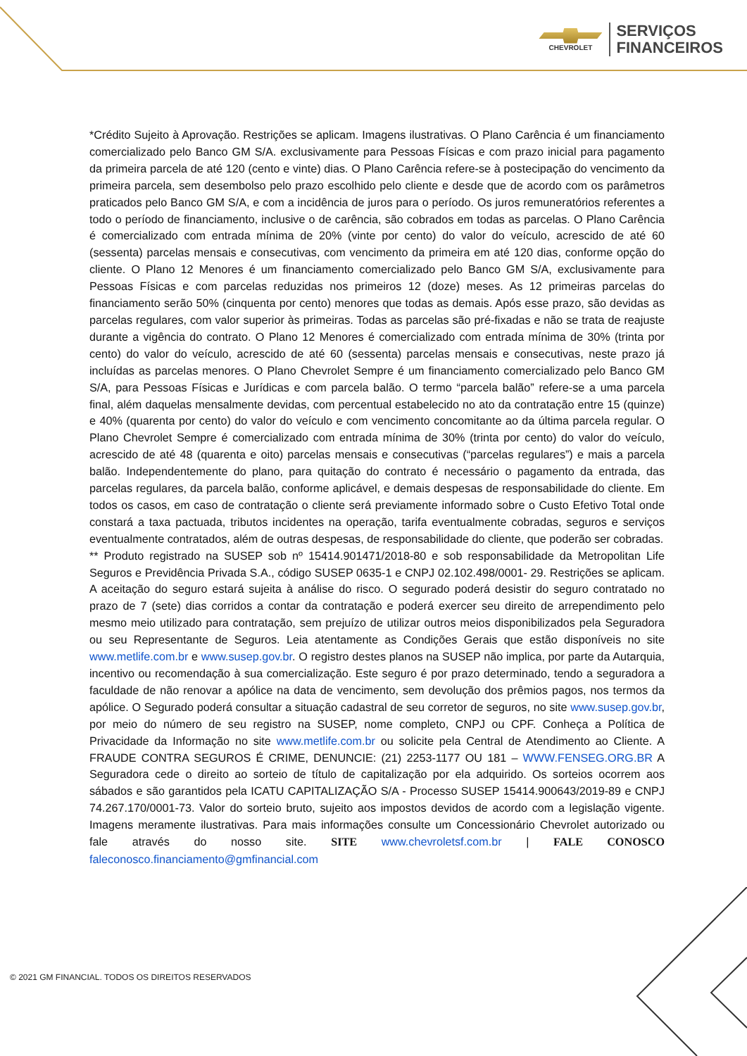CHEVROLET
SERVIÇOS
FINANCEIROS
*Crédito Sujeito à Aprovação. Restrições se aplicam. Imagens ilustrativas. O Plano Carência é um financiamento comercializado pelo Banco GM S/A. exclusivamente para Pessoas Físicas e com prazo inicial para pagamento da primeira parcela de até 120 (cento e vinte) dias. O Plano Carência refere-se à postecipação do vencimento da primeira parcela, sem desembolso pelo prazo escolhido pelo cliente e desde que de acordo com os parâmetros praticados pelo Banco GM S/A, e com a incidência de juros para o período. Os juros remuneratórios referentes a todo o período de financiamento, inclusive o de carência, são cobrados em todas as parcelas. O Plano Carência é comercializado com entrada mínima de 20% (vinte por cento) do valor do veículo, acrescido de até 60 (sessenta) parcelas mensais e consecutivas, com vencimento da primeira em até 120 dias, conforme opção do cliente. O Plano 12 Menores é um financiamento comercializado pelo Banco GM S/A, exclusivamente para Pessoas Físicas e com parcelas reduzidas nos primeiros 12 (doze) meses. As 12 primeiras parcelas do financiamento serão 50% (cinquenta por cento) menores que todas as demais. Após esse prazo, são devidas as parcelas regulares, com valor superior às primeiras. Todas as parcelas são pré-fixadas e não se trata de reajuste durante a vigência do contrato. O Plano 12 Menores é comercializado com entrada mínima de 30% (trinta por cento) do valor do veículo, acrescido de até 60 (sessenta) parcelas mensais e consecutivas, neste prazo já incluídas as parcelas menores. O Plano Chevrolet Sempre é um financiamento comercializado pelo Banco GM S/A, para Pessoas Físicas e Jurídicas e com parcela balão. O termo “parcela balão” refere-se a uma parcela final, além daquelas mensalmente devidas, com percentual estabelecido no ato da contratação entre 15 (quinze) e 40% (quarenta por cento) do valor do veículo e com vencimento concomitante ao da última parcela regular. O Plano Chevrolet Sempre é comercializado com entrada mínima de 30% (trinta por cento) do valor do veículo, acrescido de até 48 (quarenta e oito) parcelas mensais e consecutivas (“parcelas regulares”) e mais a parcela balão. Independentemente do plano, para quitação do contrato é necessário o pagamento da entrada, das parcelas regulares, da parcela balão, conforme aplicável, e demais despesas de responsabilidade do cliente. Em todos os casos, em caso de contratação o cliente será previamente informado sobre o Custo Efetivo Total onde constará a taxa pactuada, tributos incidentes na operação, tarifa eventualmente cobradas, seguros e serviços eventualmente contratados, além de outras despesas, de responsabilidade do cliente, que poderão ser cobradas.
** Produto registrado na SUSEP sob nº 15414.901471/2018-80 e sob responsabilidade da Metropolitan Life Seguros e Previdência Privada S.A., código SUSEP 0635-1 e CNPJ 02.102.498/0001- 29. Restrições se aplicam. A aceitação do seguro estará sujeita à análise do risco. O segurado poderá desistir do seguro contratado no prazo de 7 (sete) dias corridos a contar da contratação e poderá exercer seu direito de arrependimento pelo mesmo meio utilizado para contratação, sem prejuízo de utilizar outros meios disponibilizados pela Seguradora ou seu Representante de Seguros. Leia atentamente as Condições Gerais que estão disponíveis no site www.metlife.com.br e www.susep.gov.br. O registro destes planos na SUSEP não implica, por parte da Autarquia, incentivo ou recomendação à sua comercialização. Este seguro é por prazo determinado, tendo a seguradora a faculdade de não renovar a apólice na data de vencimento, sem devolução dos prêmios pagos, nos termos da apólice. O Segurado poderá consultar a situação cadastral de seu corretor de seguros, no site www.susep.gov.br, por meio do número de seu registro na SUSEP, nome completo, CNPJ ou CPF. Conheça a Política de Privacidade da Informação no site www.metlife.com.br ou solicite pela Central de Atendimento ao Cliente. A FRAUDE CONTRA SEGUROS É CRIME, DENUNCIE: (21) 2253-1177 OU 181 – WWW.FENSEG.ORG.BR A Seguradora cede o direito ao sorteio de título de capitalização por ela adquirido. Os sorteios ocorrem aos sábados e são garantidos pela ICATU CAPITALIZAÇÃO S/A - Processo SUSEP 15414.900643/2019-89 e CNPJ 74.267.170/0001-73. Valor do sorteio bruto, sujeito aos impostos devidos de acordo com a legislação vigente. Imagens meramente ilustrativas. Para mais informações consulte um Concessionário Chevrolet autorizado ou fale através do nosso site. SITE www.chevroletsf.com.br | FALE CONOSCO faleconosco.financiamento@gmfinancial.com
© 2021 GM FINANCIAL. TODOS OS DIREITOS RESERVADOS